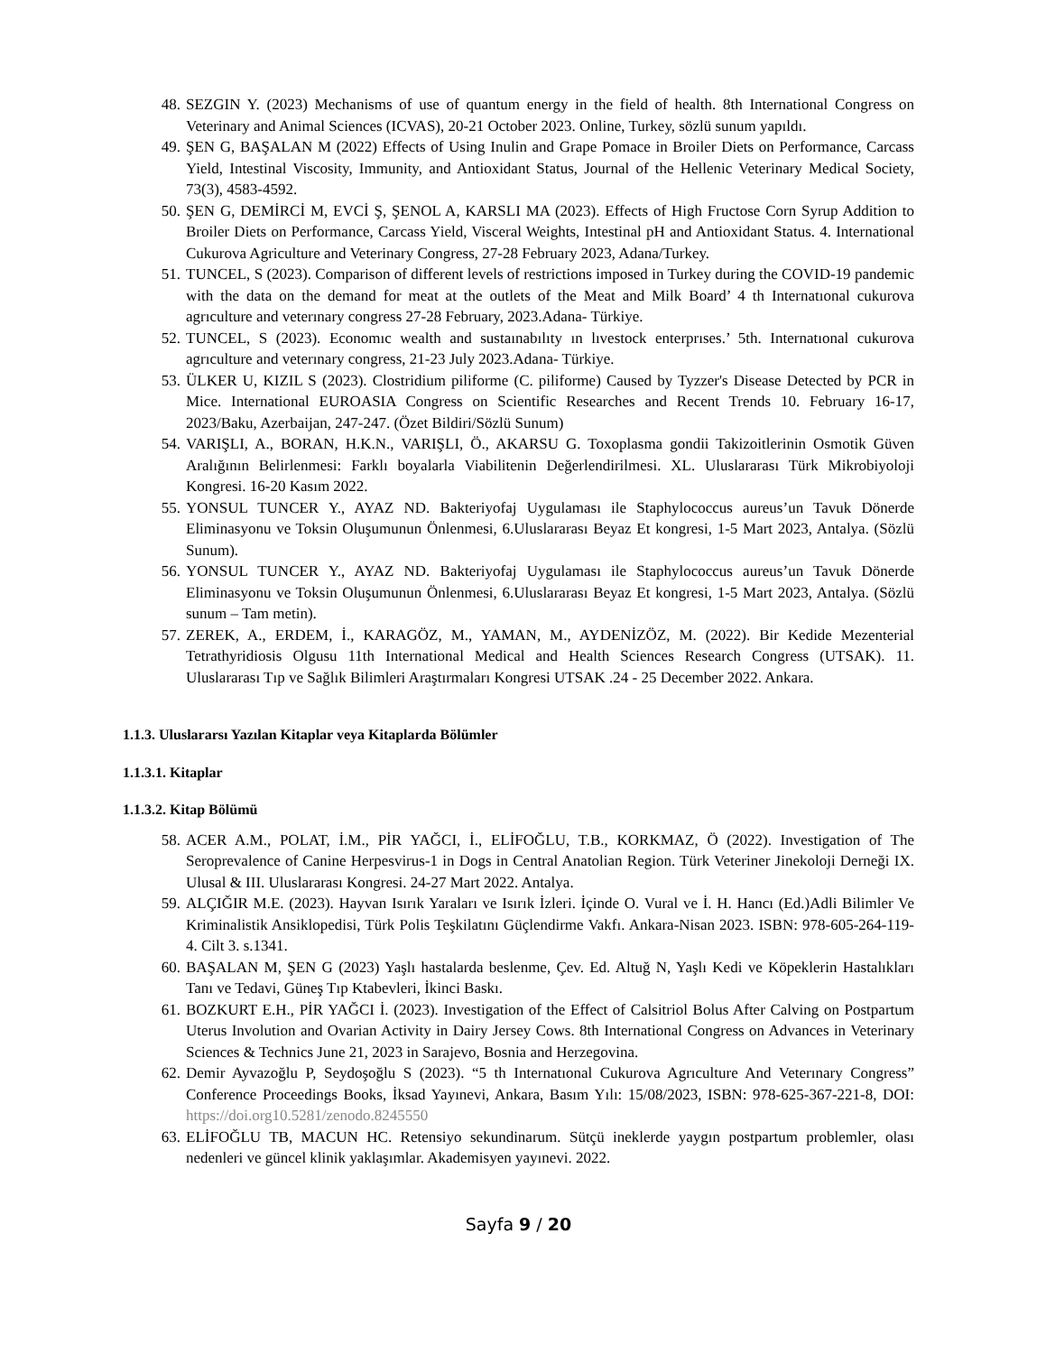48. SEZGIN Y. (2023) Mechanisms of use of quantum energy in the field of health. 8th International Congress on Veterinary and Animal Sciences (ICVAS), 20-21 October 2023. Online, Turkey, sözlü sunum yapıldı.
49. ŞEN G, BAŞALAN M (2022) Effects of Using Inulin and Grape Pomace in Broiler Diets on Performance, Carcass Yield, Intestinal Viscosity, Immunity, and Antioxidant Status, Journal of the Hellenic Veterinary Medical Society, 73(3), 4583-4592.
50. ŞEN G, DEMİRCİ M, EVCİ Ş, ŞENOL A, KARSLI MA (2023). Effects of High Fructose Corn Syrup Addition to Broiler Diets on Performance, Carcass Yield, Visceral Weights, Intestinal pH and Antioxidant Status. 4. International Cukurova Agriculture and Veterinary Congress, 27-28 February 2023, Adana/Turkey.
51. TUNCEL, S (2023). Comparison of different levels of restrictions imposed in Turkey during the COVID-19 pandemic with the data on the demand for meat at the outlets of the Meat and Milk Board’ 4 th Internatıonal cukurova agrıculture and veterınary congress 27-28 February, 2023.Adana- Türkiye.
52. TUNCEL, S (2023). Economıc wealth and sustaınabılıty ın lıvestock enterprıses.’ 5th. Internatıonal cukurova agrıculture and veterınary congress, 21-23 July 2023.Adana- Türkiye.
53. ÜLKER U, KIZIL S (2023). Clostridium piliforme (C. piliforme) Caused by Tyzzer's Disease Detected by PCR in Mice. International EUROASIA Congress on Scientific Researches and Recent Trends 10. February 16-17, 2023/Baku, Azerbaijan, 247-247. (Özet Bildiri/Sözlü Sunum)
54. VARIŞLI, A., BORAN, H.K.N., VARIŞLI, Ö., AKARSU G. Toxoplasma gondii Takizoitlerinin Osmotik Güven Aralığının Belirlenmesi: Farklı boyalarla Viabilitenin Değerlendirilmesi. XL. Uluslararası Türk Mikrobiyoloji Kongresi. 16-20 Kasım 2022.
55. YONSUL TUNCER Y., AYAZ ND. Bakteriyofaj Uygulaması ile Staphylococcus aureus’un Tavuk Dönerde Eliminasyonu ve Toksin Oluşumunun Önlenmesi, 6.Uluslararası Beyaz Et kongresi, 1-5 Mart 2023, Antalya. (Sözlü Sunum).
56. YONSUL TUNCER Y., AYAZ ND. Bakteriyofaj Uygulaması ile Staphylococcus aureus’un Tavuk Dönerde Eliminasyonu ve Toksin Oluşumunun Önlenmesi, 6.Uluslararası Beyaz Et kongresi, 1-5 Mart 2023, Antalya. (Sözlü sunum – Tam metin).
57. ZEREK, A., ERDEM, İ., KARAGÖZ, M., YAMAN, M., AYDENİZÖZ, M. (2022). Bir Kedide Mezenterial Tetrathyridiosis Olgusu 11th International Medical and Health Sciences Research Congress (UTSAK). 11. Uluslararası Tıp ve Sağlık Bilimleri Araştırmaları Kongresi UTSAK .24 - 25 December 2022. Ankara.
1.1.3. Uluslararsı Yazılan Kitaplar veya Kitaplarda Bölümler
1.1.3.1. Kitaplar
1.1.3.2. Kitap Bölümü
58. ACER A.M., POLAT, İ.M., PİR YAĞCI, İ., ELİFOĞLU, T.B., KORKMAZ, Ö (2022). Investigation of The Seroprevalence of Canine Herpesvirus-1 in Dogs in Central Anatolian Region. Türk Veteriner Jinekoloji Derneği IX. Ulusal & III. Uluslararası Kongresi. 24-27 Mart 2022. Antalya.
59. ALÇIĞIR M.E. (2023). Hayvan Isırık Yaraları ve Isırık İzleri. İçinde O. Vural ve İ. H. Hancı (Ed.)Adli Bilimler Ve Kriminalistik Ansiklopedisi, Türk Polis Teşkilatını Güçlendirme Vakfı. Ankara-Nisan 2023. ISBN: 978-605-264-119-4. Cilt 3. s.1341.
60. BAŞALAN M, ŞEN G (2023) Yaşlı hastalarda beslenme, Çev. Ed. Altuğ N, Yaşlı Kedi ve Köpeklerin Hastalıkları Tanı ve Tedavi, Güneş Tıp Ktabevleri, İkinci Baskı.
61. BOZKURT E.H., PİR YAĞCI İ. (2023). Investigation of the Effect of Calsitriol Bolus After Calving on Postpartum Uterus Involution and Ovarian Activity in Dairy Jersey Cows. 8th International Congress on Advances in Veterinary Sciences & Technics June 21, 2023 in Sarajevo, Bosnia and Herzegovina.
62. Demir Ayvazoğlu P, Seydoşoğlu S (2023). “5 th Internatıonal Cukurova Agrıculture And Veterınary Congress” Conference Proceedings Books, İksad Yayınevi, Ankara, Basım Yılı: 15/08/2023, ISBN: 978-625-367-221-8, DOI: https://doi.org10.5281/zenodo.8245550
63. ELİFOĞLU TB, MACUN HC. Retensiyo sekundinarum. Sütçü ineklerde yaygın postpartum problemler, olası nedenleri ve güncel klinik yaklaşımlar. Akademisyen yayınevi. 2022.
Sayfa 9 / 20